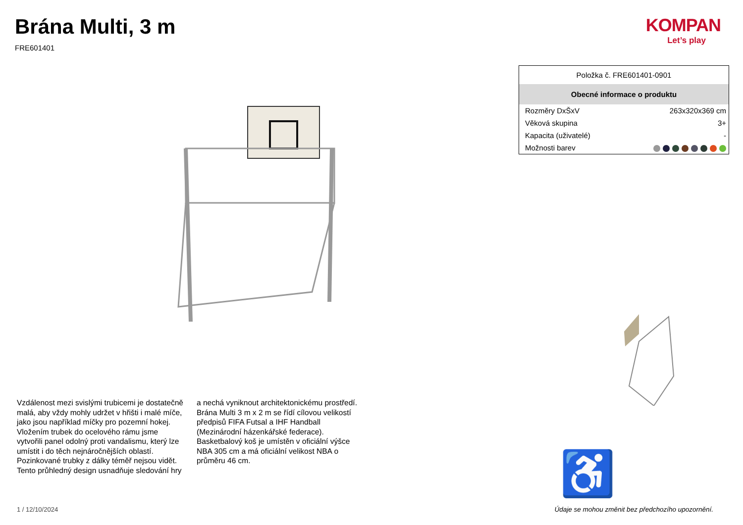Brána Multi, 3 m
FRE601401
KOMPAN
Let’s play
| Položka č. FRE601401-0901 | |
| --- | --- |
| Obecné informace o produktu | |
| Rozměry DxŠxV | 263x320x369 cm |
| Věková skupina | 3+ |
| Kapacita (uživatelé) | - |
| Možnosti barev | |
Vzdálenost mezi svislými trubicemi je dostatečně malá, aby vždy mohly udržet v hřišti i malé míče, jako jsou například míčky pro pozemní hokej. Vložením trubek do ocelového rámu jsme vytvořili panel odolný proti vandalismu, který lze umístit i do těch nejnáročnějších oblastí. Pozinkované trubky z dálky téměř nejsou vidět. Tento průhledný design usnadňuje sledování hry a nechá vyniknout architektonickému prostředí. Brána Multi 3 m x 2 m se řídí cílovou velikostí předpisů FIFA Futsal a IHF Handball (Mezinárodní házenkářské federace). Basketbalový koš je umístěn v oficiální výšce NBA 305 cm a má oficiální velikost NBA o průměru 46 cm.
♿
1 / 12/10/2024
Údaje se mohou změnit bez předchozího upozornění.